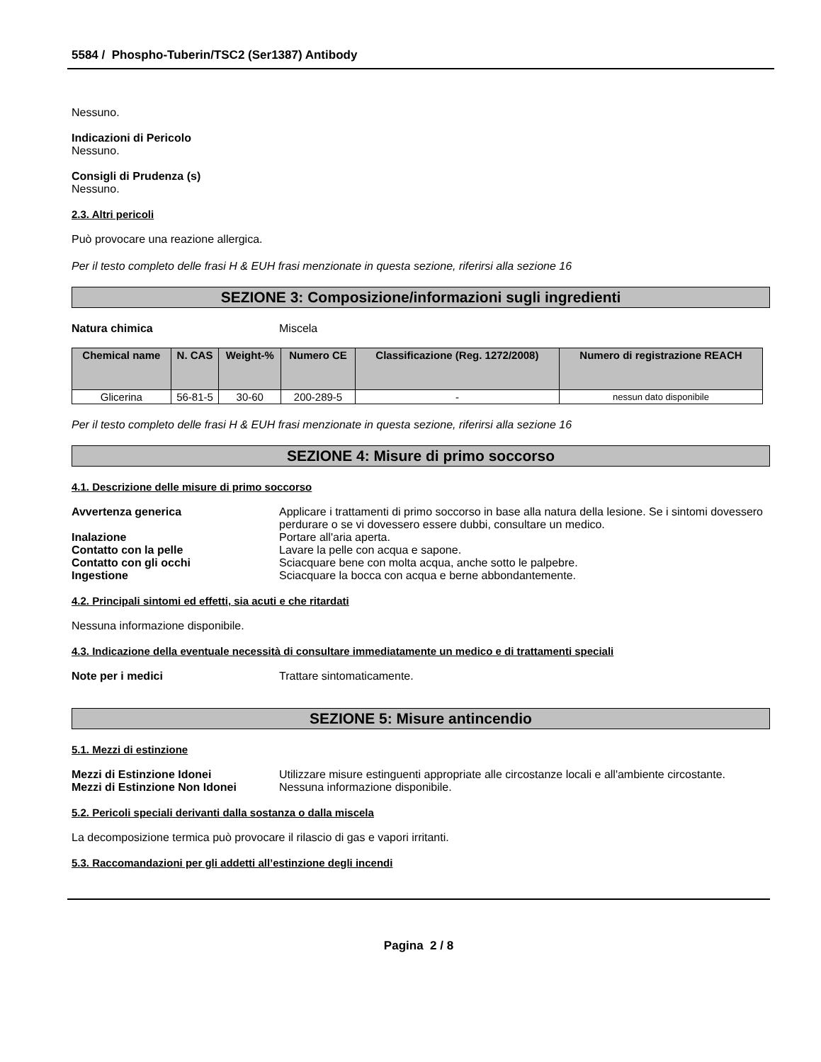5584 / Phospho-Tuberin/TSC2 (Ser1387) Antibody
Nessuno.
Indicazioni di Pericolo
Nessuno.
Consigli di Prudenza (s)
Nessuno.
2.3. Altri pericoli
Può provocare una reazione allergica.
Per il testo completo delle frasi H & EUH frasi menzionate in questa sezione, riferirsi alla sezione 16
SEZIONE 3: Composizione/informazioni sugli ingredienti
Natura chimica Miscela
| Chemical name | N. CAS | Weight-% | Numero CE | Classificazione (Reg. 1272/2008) | Numero di registrazione REACH |
| --- | --- | --- | --- | --- | --- |
| Glicerina | 56-81-5 | 30-60 | 200-289-5 | - | nessun dato disponibile |
Per il testo completo delle frasi H & EUH frasi menzionate in questa sezione, riferirsi alla sezione 16
SEZIONE 4: Misure di primo soccorso
4.1. Descrizione delle misure di primo soccorso
Avvertenza generica Applicare i trattamenti di primo soccorso in base alla natura della lesione. Se i sintomi dovessero perdurare o se vi dovessero essere dubbi, consultare un medico.
Inalazione Portare all'aria aperta.
Contatto con la pelle Lavare la pelle con acqua e sapone.
Contatto con gli occhi Sciacquare bene con molta acqua, anche sotto le palpebre.
Ingestione Sciacquare la bocca con acqua e berne abbondantemente.
4.2. Principali sintomi ed effetti, sia acuti e che ritardati
Nessuna informazione disponibile.
4.3. Indicazione della eventuale necessità di consultare immediatamente un medico e di trattamenti speciali
Note per i medici Trattare sintomaticamente.
SEZIONE 5: Misure antincendio
5.1. Mezzi di estinzione
Mezzi di Estinzione Idonei Utilizzare misure estinguenti appropriate alle circostanze locali e all'ambiente circostante.
Mezzi di Estinzione Non Idonei Nessuna informazione disponibile.
5.2. Pericoli speciali derivanti dalla sostanza o dalla miscela
La decomposizione termica può provocare il rilascio di gas e vapori irritanti.
5.3. Raccomandazioni per gli addetti all’estinzione degli incendi
Pagina 2 / 8